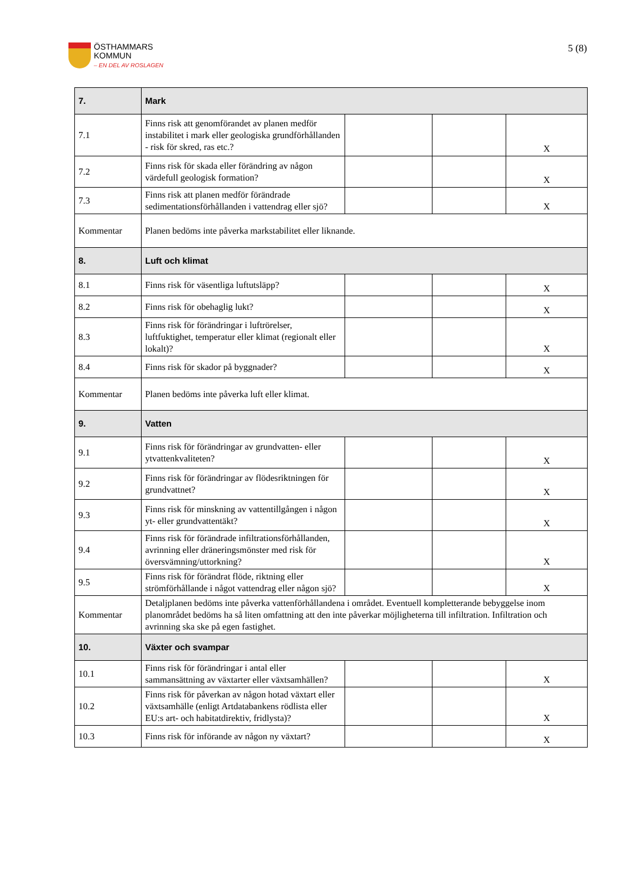ÖSTHAMMARS
KOMMUN
– EN DEL AV ROSLAGEN
5 (8)
| 7. | Mark | | | |
| 7.1 | Finns risk att genomförandet av planen medför instabilitet i mark eller geologiska grundförhållanden - risk för skred, ras etc.? | | | X |
| 7.2 | Finns risk för skada eller förändring av någon värdefull geologisk formation? | | | X |
| 7.3 | Finns risk att planen medför förändrade sedimentationsförhållanden i vattendrag eller sjö? | | | X |
| Kommentar | Planen bedöms inte påverka markstabilitet eller liknande. | | | |
| 8. | Luft och klimat | | | |
| 8.1 | Finns risk för väsentliga luftutsläpp? | | | X |
| 8.2 | Finns risk för obehaglig lukt? | | | X |
| 8.3 | Finns risk för förändringar i luftrörelser, luftfuktighet, temperatur eller klimat (regionalt eller lokalt)? | | | X |
| 8.4 | Finns risk för skador på byggnader? | | | X |
| Kommentar | Planen bedöms inte påverka luft eller klimat. | | | |
| 9. | Vatten | | | |
| 9.1 | Finns risk för förändringar av grundvatten- eller ytvattenkvaliteten? | | | X |
| 9.2 | Finns risk för förändringar av flödesriktningen för grundvattnet? | | | X |
| 9.3 | Finns risk för minskning av vattentillgången i någon yt- eller grundvattentäkt? | | | X |
| 9.4 | Finns risk för förändrade infiltrationsförhållanden, avrinning eller dräneringsmönster med risk för översvämning/uttorkning? | | | X |
| 9.5 | Finns risk för förändrat flöde, riktning eller strömförhållande i något vattendrag eller någon sjö? | | | X |
| Kommentar | Detaljplanen bedöms inte påverka vattenförhållandena i området. Eventuell kompletterande bebyggelse inom planområdet bedöms ha så liten omfattning att den inte påverkar möjligheterna till infiltration. Infiltration och avrinning ska ske på egen fastighet. | | | |
| 10. | Växter och svampar | | | |
| 10.1 | Finns risk för förändringar i antal eller sammansättning av växtarter eller växtsamhällen? | | | X |
| 10.2 | Finns risk för påverkan av någon hotad växtart eller växtsamhälle (enligt Artdatabankens rödlista eller EU:s art- och habitatdirektiv, fridlysta)? | | | X |
| 10.3 | Finns risk för införande av någon ny växtart? | | | X |